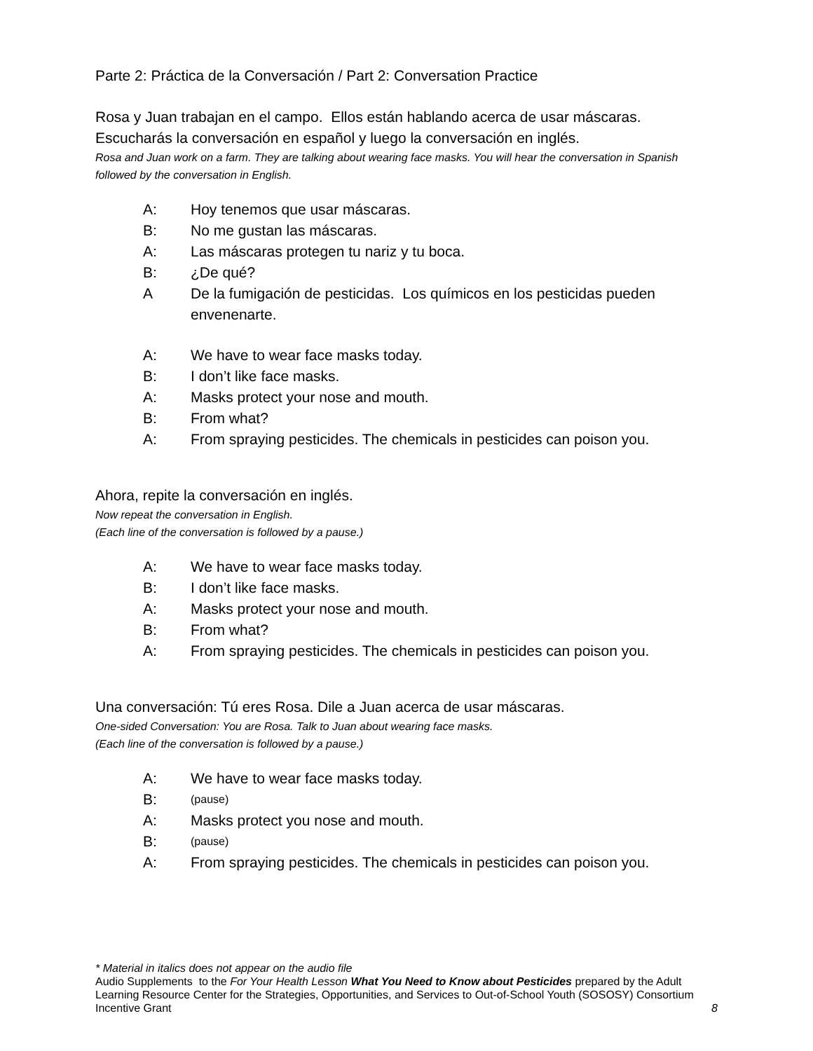Parte 2: Práctica de la Conversación / Part 2: Conversation Practice
Rosa y Juan trabajan en el campo. Ellos están hablando acerca de usar máscaras. Escucharás la conversación en español y luego la conversación en inglés.
Rosa and Juan work on a farm. They are talking about wearing face masks. You will hear the conversation in Spanish followed by the conversation in English.
A: Hoy tenemos que usar máscaras.
B: No me gustan las máscaras.
A: Las máscaras protegen tu nariz y tu boca.
B: ¿De qué?
A De la fumigación de pesticidas. Los químicos en los pesticidas pueden envenenarte.
A: We have to wear face masks today.
B: I don’t like face masks.
A: Masks protect your nose and mouth.
B: From what?
A: From spraying pesticides. The chemicals in pesticides can poison you.
Ahora, repite la conversación en inglés.
Now repeat the conversation in English.
(Each line of the conversation is followed by a pause.)
A: We have to wear face masks today.
B: I don’t like face masks.
A: Masks protect your nose and mouth.
B: From what?
A: From spraying pesticides. The chemicals in pesticides can poison you.
Una conversación: Tú eres Rosa. Dile a Juan acerca de usar máscaras.
One-sided Conversation: You are Rosa. Talk to Juan about wearing face masks.
(Each line of the conversation is followed by a pause.)
A: We have to wear face masks today.
B: (pause)
A: Masks protect you nose and mouth.
B: (pause)
A: From spraying pesticides. The chemicals in pesticides can poison you.
* Material in italics does not appear on the audio file
Audio Supplements to the For Your Health Lesson What You Need to Know about Pesticides prepared by the Adult Learning Resource Center for the Strategies, Opportunities, and Services to Out-of-School Youth (SOSOSY) Consortium Incentive Grant 8